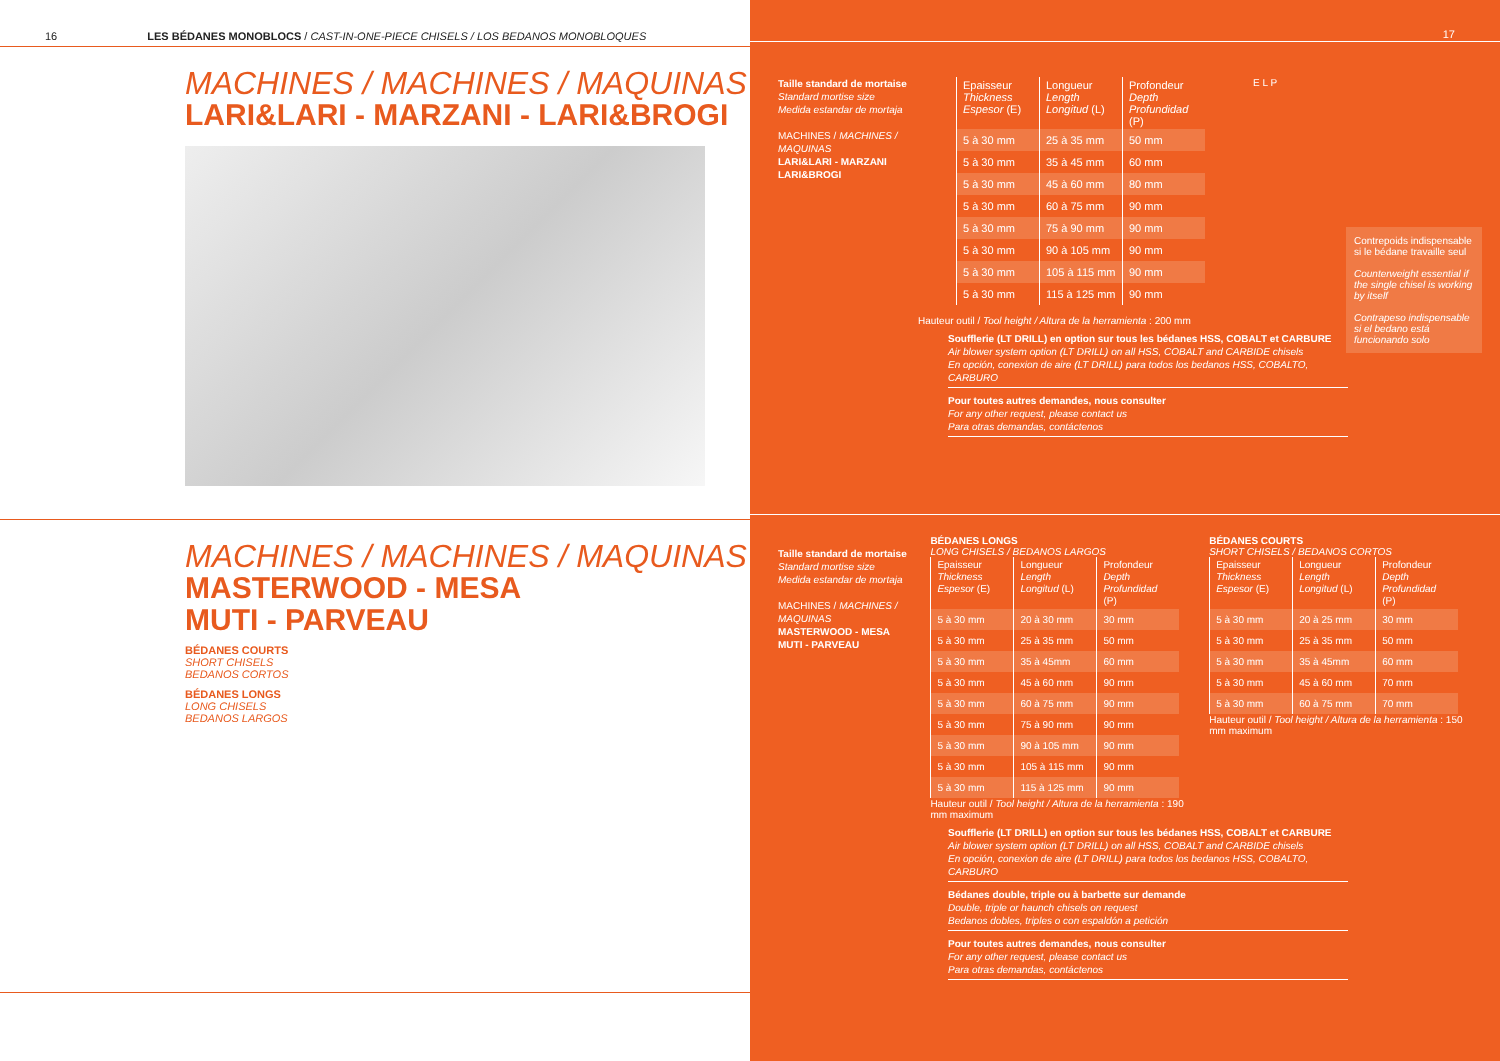16 LES BÉDANES MONOBLOCS / CAST-IN-ONE-PIECE CHISELS / LOS BEDANOS MONOBLOQUES
MACHINES / MACHINES / MAQUINAS
LARI&LARI - MARZANI - LARI&BROGI
MACHINES / MACHINES / MAQUINAS
MASTERWOOD - MESA
MUTI - PARVEAU
BÉDANES COURTS
SHORT CHISELS
BEDANOS CORTOS
BÉDANES LONGS
LONG CHISELS
BEDANOS LARGOS
17
Taille standard de mortaise
Standard mortise size
Medida estandar de mortaja
MACHINES / MACHINES / MAQUINAS
LARI&LARI - MARZANI
LARI&BROGI
| Epaisseur Thickness Espesor (E) | Longueur Length Longitud (L) | Profondeur Depth Profundidad (P) |
| --- | --- | --- |
| 5 à 30 mm | 25 à 35 mm | 50 mm |
| 5 à 30 mm | 35 à 45 mm | 60 mm |
| 5 à 30 mm | 45 à 60 mm | 80 mm |
| 5 à 30 mm | 60 à 75 mm | 90 mm |
| 5 à 30 mm | 75 à 90 mm | 90 mm |
| 5 à 30 mm | 90 à 105 mm | 90 mm |
| 5 à 30 mm | 105 à 115 mm | 90 mm |
| 5 à 30 mm | 115 à 125 mm | 90 mm |
E L P
Contrepoids indispensable si le bédane travaille seul
Counterweight essential if the single chisel is working by itself
Contrapeso indispensable si el bedano está funcionando solo
Hauteur outil / Tool height / Altura de la herramienta : 200 mm
Soufflerie (LT DRILL) en option sur tous les bédanes HSS, COBALT et CARBURE
Air blower system option (LT DRILL) on all HSS, COBALT and CARBIDE chisels
En opción, conexion de aire (LT DRILL) para todos los bedanos HSS, COBALTO, CARBURO
Pour toutes autres demandes, nous consulter
For any other request, please contact us
Para otras demandas, contáctenos
Taille standard de mortaise
Standard mortise size
Medida estandar de mortaja
MACHINES / MACHINES / MAQUINAS
MASTERWOOD - MESA
MUTI - PARVEAU
BÉDANES LONGS
LONG CHISELS / BEDANOS LARGOS
| Epaisseur Thickness Espesor (E) | Longueur Length Longitud (L) | Profondeur Depth Profundidad (P) |
| --- | --- | --- |
| 5 à 30 mm | 20 à 30 mm | 30 mm |
| 5 à 30 mm | 25 à 35 mm | 50 mm |
| 5 à 30 mm | 35 à 45mm | 60 mm |
| 5 à 30 mm | 45 à 60 mm | 90 mm |
| 5 à 30 mm | 60 à 75 mm | 90 mm |
| 5 à 30 mm | 75 à 90 mm | 90 mm |
| 5 à 30 mm | 90 à 105 mm | 90 mm |
| 5 à 30 mm | 105 à 115 mm | 90 mm |
| 5 à 30 mm | 115 à 125 mm | 90 mm |
Hauteur outil / Tool height / Altura de la herramienta : 190 mm maximum
BÉDANES COURTS
SHORT CHISELS / BEDANOS CORTOS
| Epaisseur Thickness Espesor (E) | Longueur Length Longitud (L) | Profondeur Depth Profundidad (P) |
| --- | --- | --- |
| 5 à 30 mm | 20 à 25 mm | 30 mm |
| 5 à 30 mm | 25 à 35 mm | 50 mm |
| 5 à 30 mm | 35 à 45mm | 60 mm |
| 5 à 30 mm | 45 à 60 mm | 70 mm |
| 5 à 30 mm | 60 à 75 mm | 70 mm |
Hauteur outil / Tool height / Altura de la herramienta : 150 mm maximum
Soufflerie (LT DRILL) en option sur tous les bédanes HSS, COBALT et CARBURE
Air blower system option (LT DRILL) on all HSS, COBALT and CARBIDE chisels
En opción, conexion de aire (LT DRILL) para todos los bedanos HSS, COBALTO, CARBURO
Bédanes double, triple ou à barbette sur demande
Double, triple or haunch chisels on request
Bedanos dobles, triples o con espaldón a petición
Pour toutes autres demandes, nous consulter
For any other request, please contact us
Para otras demandas, contáctenos